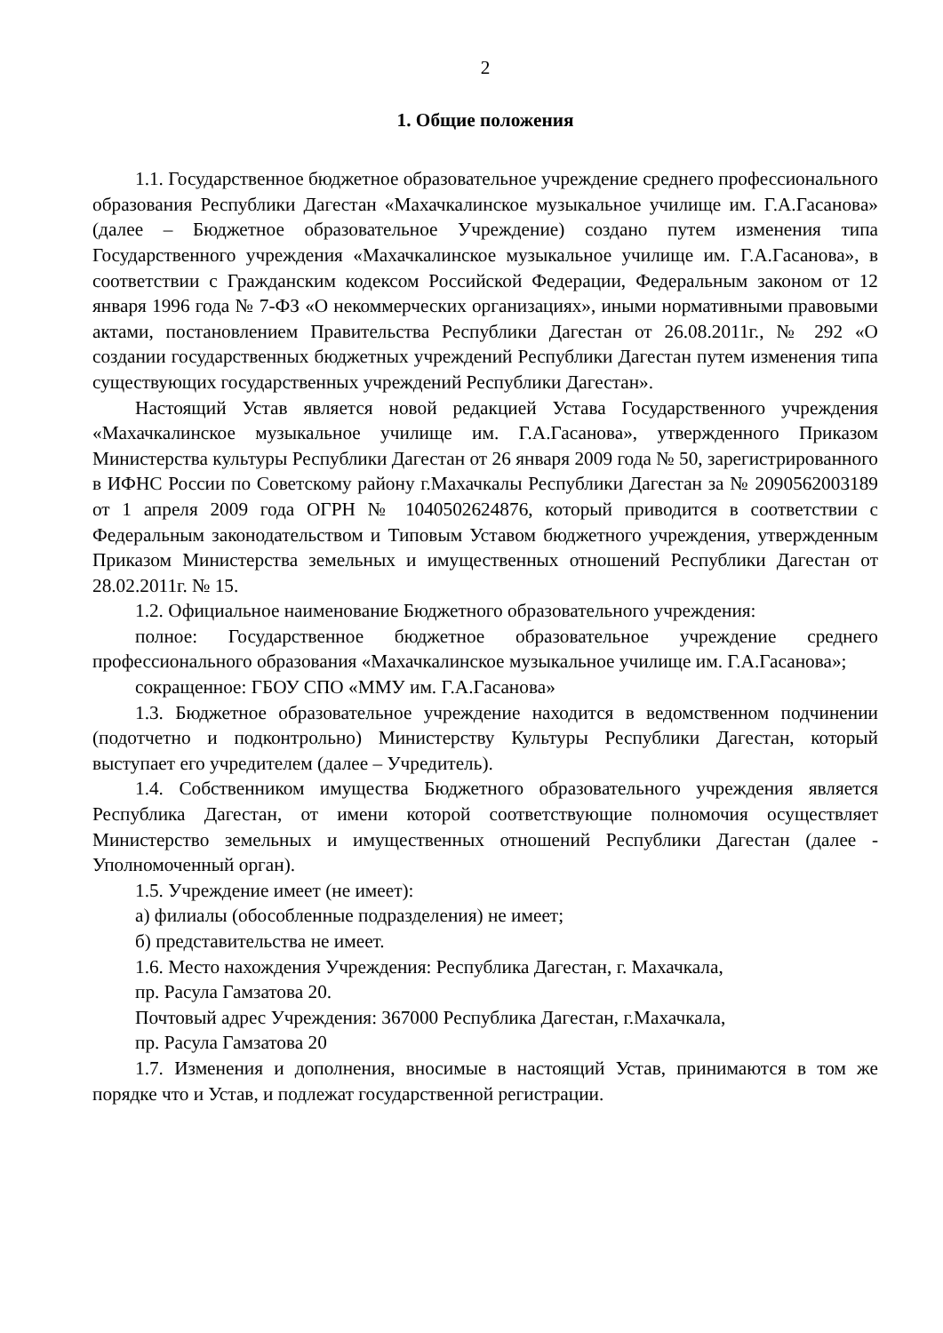2
1. Общие положения
1.1. Государственное бюджетное образовательное учреждение среднего профессионального образования Республики Дагестан «Махачкалинское музыкальное училище им. Г.А.Гасанова» (далее – Бюджетное образовательное Учреждение) создано путем изменения типа Государственного учреждения «Махачкалинское музыкальное училище им. Г.А.Гасанова», в соответствии с Гражданским кодексом Российской Федерации, Федеральным законом от 12 января 1996 года № 7-ФЗ «О некоммерческих организациях», иными нормативными правовыми актами, постановлением Правительства Республики Дагестан от 26.08.2011г., № 292 «О создании государственных бюджетных учреждений Республики Дагестан путем изменения типа существующих государственных учреждений Республики Дагестан».
Настоящий Устав является новой редакцией Устава Государственного учреждения «Махачкалинское музыкальное училище им. Г.А.Гасанова», утвержденного Приказом Министерства культуры Республики Дагестан от 26 января 2009 года № 50, зарегистрированного в ИФНС России по Советскому району г.Махачкалы Республики Дагестан за № 2090562003189 от 1 апреля 2009 года ОГРН № 1040502624876, который приводится в соответствии с Федеральным законодательством и Типовым Уставом бюджетного учреждения, утвержденным Приказом Министерства земельных и имущественных отношений Республики Дагестан от 28.02.2011г. № 15.
1.2. Официальное наименование Бюджетного образовательного учреждения:
полное: Государственное бюджетное образовательное учреждение среднего профессионального образования «Махачкалинское музыкальное училище им. Г.А.Гасанова»;
сокращенное: ГБОУ СПО «ММУ им. Г.А.Гасанова»
1.3. Бюджетное образовательное учреждение находится в ведомственном подчинении (подотчетно и подконтрольно) Министерству Культуры Республики Дагестан, который выступает его учредителем (далее – Учредитель).
1.4. Собственником имущества Бюджетного образовательного учреждения является Республика Дагестан, от имени которой соответствующие полномочия осуществляет Министерство земельных и имущественных отношений Республики Дагестан (далее - Уполномоченный орган).
1.5. Учреждение имеет (не имеет):
а) филиалы (обособленные подразделения) не имеет;
б) представительства не имеет.
1.6. Место нахождения Учреждения: Республика Дагестан, г. Махачкала,
пр. Расула Гамзатова 20.
Почтовый адрес Учреждения: 367000 Республика Дагестан, г.Махачкала,
пр. Расула Гамзатова 20
1.7. Изменения и дополнения, вносимые в настоящий Устав, принимаются в том же порядке что и Устав, и подлежат государственной регистрации.